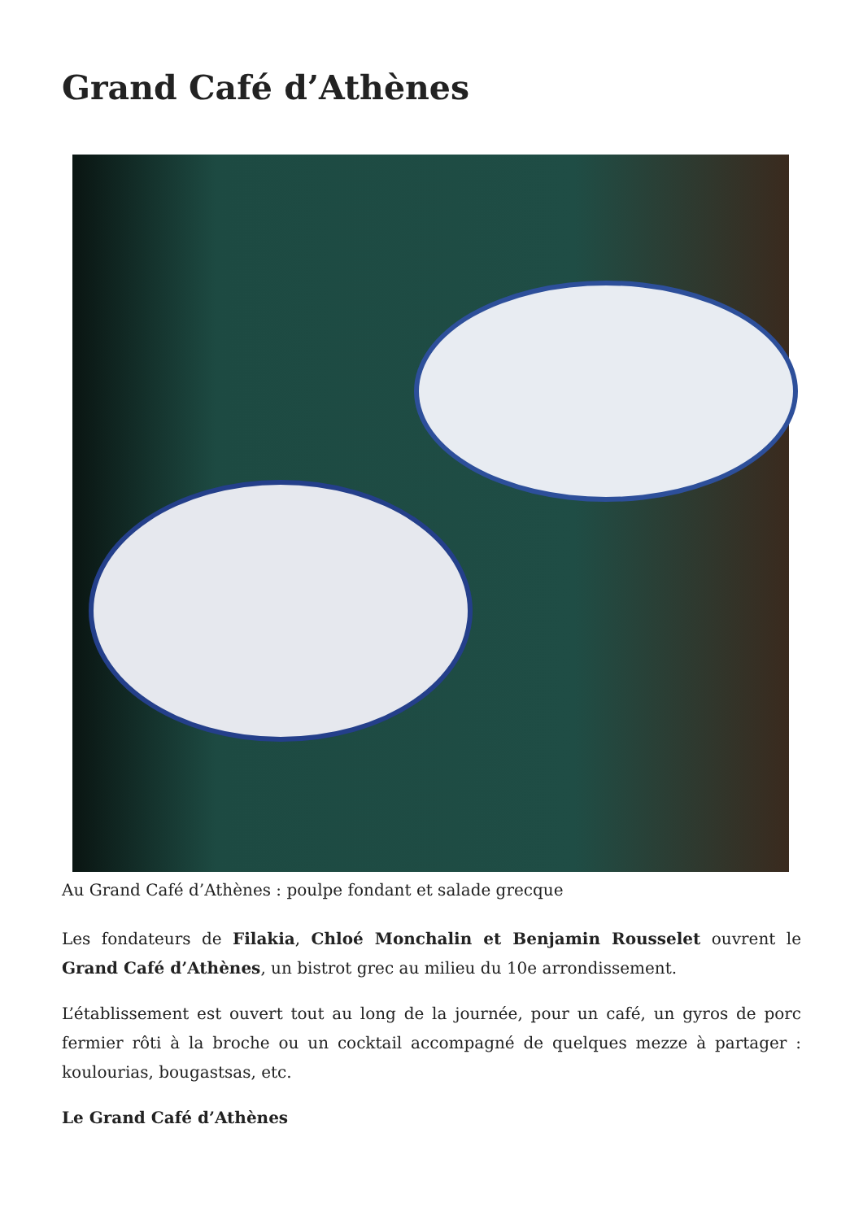Grand Café d’Athènes
Au Grand Café d’Athènes : poulpe fondant et salade grecque
Les fondateurs de Filakia, Chloé Monchalin et Benjamin Rousselet ouvrent le Grand Café d’Athènes, un bistrot grec au milieu du 10e arrondissement.
L’établissement est ouvert tout au long de la journée, pour un café, un gyros de porc fermier rôti à la broche ou un cocktail accompagné de quelques mezze à partager : koulourias, bougastsas, etc.
Le Grand Café d’Athènes